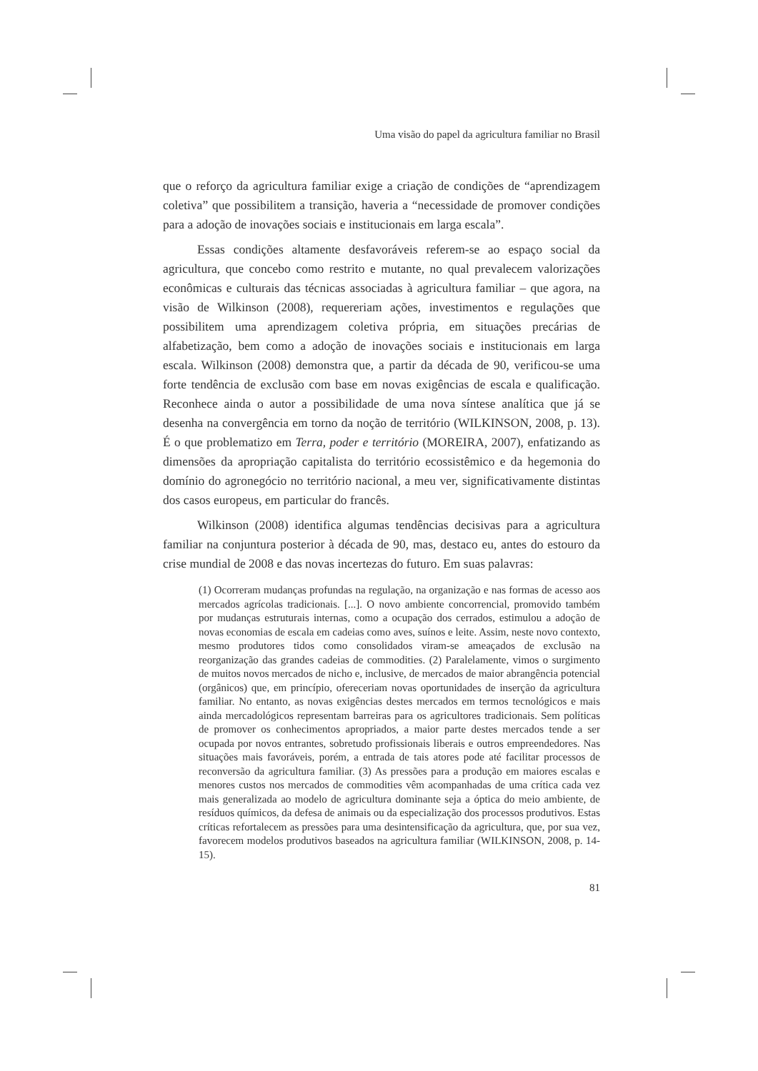Uma visão do papel da agricultura familiar no Brasil
que o reforço da agricultura familiar exige a criação de condições de “aprendizagem coletiva” que possibilitem a transição, haveria a “necessidade de promover condições para a adoção de inovações sociais e institucionais em larga escala”.
Essas condições altamente desfavoráveis referem-se ao espaço social da agricultura, que concebo como restrito e mutante, no qual prevalecem valorizações econômicas e culturais das técnicas associadas à agricultura familiar – que agora, na visão de Wilkinson (2008), requereriam ações, investimentos e regulações que possibilitem uma aprendizagem coletiva própria, em situações precárias de alfabetização, bem como a adoção de inovações sociais e institucionais em larga escala. Wilkinson (2008) demonstra que, a partir da década de 90, verificou-se uma forte tendência de exclusão com base em novas exigências de escala e qualificação. Reconhece ainda o autor a possibilidade de uma nova síntese analítica que já se desenha na convergência em torno da noção de território (WILKINSON, 2008, p. 13). É o que problematizo em Terra, poder e território (MOREIRA, 2007), enfatizando as dimensões da apropriação capitalista do território ecossistêmico e da hegemonia do domínio do agronegócio no território nacional, a meu ver, significativamente distintas dos casos europeus, em particular do francês.
Wilkinson (2008) identifica algumas tendências decisivas para a agricultura familiar na conjuntura posterior à década de 90, mas, destaco eu, antes do estouro da crise mundial de 2008 e das novas incertezas do futuro. Em suas palavras:
(1) Ocorreram mudanças profundas na regulação, na organização e nas formas de acesso aos mercados agrícolas tradicionais. [...]. O novo ambiente concorrencial, promovido também por mudanças estruturais internas, como a ocupação dos cerrados, estimulou a adoção de novas economias de escala em cadeias como aves, suínos e leite. Assim, neste novo contexto, mesmo produtores tidos como consolidados viram-se ameaçados de exclusão na reorganização das grandes cadeias de commodities. (2) Paralelamente, vimos o surgimento de muitos novos mercados de nicho e, inclusive, de mercados de maior abrangência potencial (orgânicos) que, em princípio, ofereceriam novas oportunidades de inserção da agricultura familiar. No entanto, as novas exigências destes mercados em termos tecnológicos e mais ainda mercadológicos representam barreiras para os agricultores tradicionais. Sem políticas de promover os conhecimentos apropriados, a maior parte destes mercados tende a ser ocupada por novos entrantes, sobretudo profissionais liberais e outros empreendedores. Nas situações mais favoráveis, porém, a entrada de tais atores pode até facilitar processos de reconversão da agricultura familiar. (3) As pressões para a produção em maiores escalas e menores custos nos mercados de commodities vêm acompanhadas de uma crítica cada vez mais generalizada ao modelo de agricultura dominante seja a óptica do meio ambiente, de resíduos químicos, da defesa de animais ou da especialização dos processos produtivos. Estas críticas refortalecem as pressões para uma desintensificação da agricultura, que, por sua vez, favorecem modelos produtivos baseados na agricultura familiar (WILKINSON, 2008, p. 14-15).
81